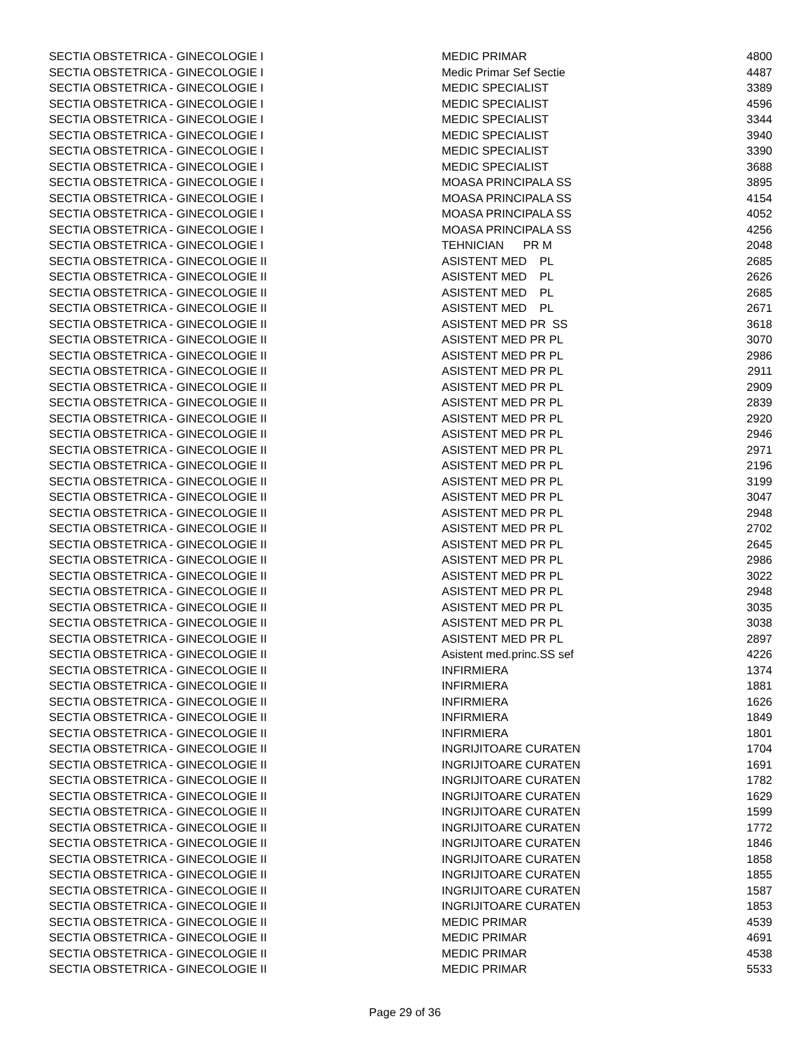| SECTIA OBSTETRICA - GINECOLOGIE I | MEDIC PRIMAR | 4800 |
| SECTIA OBSTETRICA - GINECOLOGIE I | Medic Primar Sef Sectie | 4487 |
| SECTIA OBSTETRICA - GINECOLOGIE I | MEDIC SPECIALIST | 3389 |
| SECTIA OBSTETRICA - GINECOLOGIE I | MEDIC SPECIALIST | 4596 |
| SECTIA OBSTETRICA - GINECOLOGIE I | MEDIC SPECIALIST | 3344 |
| SECTIA OBSTETRICA - GINECOLOGIE I | MEDIC SPECIALIST | 3940 |
| SECTIA OBSTETRICA - GINECOLOGIE I | MEDIC SPECIALIST | 3390 |
| SECTIA OBSTETRICA - GINECOLOGIE I | MEDIC SPECIALIST | 3688 |
| SECTIA OBSTETRICA - GINECOLOGIE I | MOASA PRINCIPALA SS | 3895 |
| SECTIA OBSTETRICA - GINECOLOGIE I | MOASA PRINCIPALA SS | 4154 |
| SECTIA OBSTETRICA - GINECOLOGIE I | MOASA PRINCIPALA SS | 4052 |
| SECTIA OBSTETRICA - GINECOLOGIE I | MOASA PRINCIPALA SS | 4256 |
| SECTIA OBSTETRICA - GINECOLOGIE I | TEHNICIAN PR M | 2048 |
| SECTIA OBSTETRICA - GINECOLOGIE II | ASISTENT MED PL | 2685 |
| SECTIA OBSTETRICA - GINECOLOGIE II | ASISTENT MED PL | 2626 |
| SECTIA OBSTETRICA - GINECOLOGIE II | ASISTENT MED PL | 2685 |
| SECTIA OBSTETRICA - GINECOLOGIE II | ASISTENT MED PL | 2671 |
| SECTIA OBSTETRICA - GINECOLOGIE II | ASISTENT MED PR SS | 3618 |
| SECTIA OBSTETRICA - GINECOLOGIE II | ASISTENT MED PR PL | 3070 |
| SECTIA OBSTETRICA - GINECOLOGIE II | ASISTENT MED PR PL | 2986 |
| SECTIA OBSTETRICA - GINECOLOGIE II | ASISTENT MED PR PL | 2911 |
| SECTIA OBSTETRICA - GINECOLOGIE II | ASISTENT MED PR PL | 2909 |
| SECTIA OBSTETRICA - GINECOLOGIE II | ASISTENT MED PR PL | 2839 |
| SECTIA OBSTETRICA - GINECOLOGIE II | ASISTENT MED PR PL | 2920 |
| SECTIA OBSTETRICA - GINECOLOGIE II | ASISTENT MED PR PL | 2946 |
| SECTIA OBSTETRICA - GINECOLOGIE II | ASISTENT MED PR PL | 2971 |
| SECTIA OBSTETRICA - GINECOLOGIE II | ASISTENT MED PR PL | 2196 |
| SECTIA OBSTETRICA - GINECOLOGIE II | ASISTENT MED PR PL | 3199 |
| SECTIA OBSTETRICA - GINECOLOGIE II | ASISTENT MED PR PL | 3047 |
| SECTIA OBSTETRICA - GINECOLOGIE II | ASISTENT MED PR PL | 2948 |
| SECTIA OBSTETRICA - GINECOLOGIE II | ASISTENT MED PR PL | 2702 |
| SECTIA OBSTETRICA - GINECOLOGIE II | ASISTENT MED PR PL | 2645 |
| SECTIA OBSTETRICA - GINECOLOGIE II | ASISTENT MED PR PL | 2986 |
| SECTIA OBSTETRICA - GINECOLOGIE II | ASISTENT MED PR PL | 3022 |
| SECTIA OBSTETRICA - GINECOLOGIE II | ASISTENT MED PR PL | 2948 |
| SECTIA OBSTETRICA - GINECOLOGIE II | ASISTENT MED PR PL | 3035 |
| SECTIA OBSTETRICA - GINECOLOGIE II | ASISTENT MED PR PL | 3038 |
| SECTIA OBSTETRICA - GINECOLOGIE II | ASISTENT MED PR PL | 2897 |
| SECTIA OBSTETRICA - GINECOLOGIE II | Asistent med.princ.SS sef | 4226 |
| SECTIA OBSTETRICA - GINECOLOGIE II | INFIRMIERA | 1374 |
| SECTIA OBSTETRICA - GINECOLOGIE II | INFIRMIERA | 1881 |
| SECTIA OBSTETRICA - GINECOLOGIE II | INFIRMIERA | 1626 |
| SECTIA OBSTETRICA - GINECOLOGIE II | INFIRMIERA | 1849 |
| SECTIA OBSTETRICA - GINECOLOGIE II | INFIRMIERA | 1801 |
| SECTIA OBSTETRICA - GINECOLOGIE II | INGRIJITOARE CURATEN | 1704 |
| SECTIA OBSTETRICA - GINECOLOGIE II | INGRIJITOARE CURATEN | 1691 |
| SECTIA OBSTETRICA - GINECOLOGIE II | INGRIJITOARE CURATEN | 1782 |
| SECTIA OBSTETRICA - GINECOLOGIE II | INGRIJITOARE CURATEN | 1629 |
| SECTIA OBSTETRICA - GINECOLOGIE II | INGRIJITOARE CURATEN | 1599 |
| SECTIA OBSTETRICA - GINECOLOGIE II | INGRIJITOARE CURATEN | 1772 |
| SECTIA OBSTETRICA - GINECOLOGIE II | INGRIJITOARE CURATEN | 1846 |
| SECTIA OBSTETRICA - GINECOLOGIE II | INGRIJITOARE CURATEN | 1858 |
| SECTIA OBSTETRICA - GINECOLOGIE II | INGRIJITOARE CURATEN | 1855 |
| SECTIA OBSTETRICA - GINECOLOGIE II | INGRIJITOARE CURATEN | 1587 |
| SECTIA OBSTETRICA - GINECOLOGIE II | INGRIJITOARE CURATEN | 1853 |
| SECTIA OBSTETRICA - GINECOLOGIE II | MEDIC PRIMAR | 4539 |
| SECTIA OBSTETRICA - GINECOLOGIE II | MEDIC PRIMAR | 4691 |
| SECTIA OBSTETRICA - GINECOLOGIE II | MEDIC PRIMAR | 4538 |
| SECTIA OBSTETRICA - GINECOLOGIE II | MEDIC PRIMAR | 5533 |
Page 29 of 36